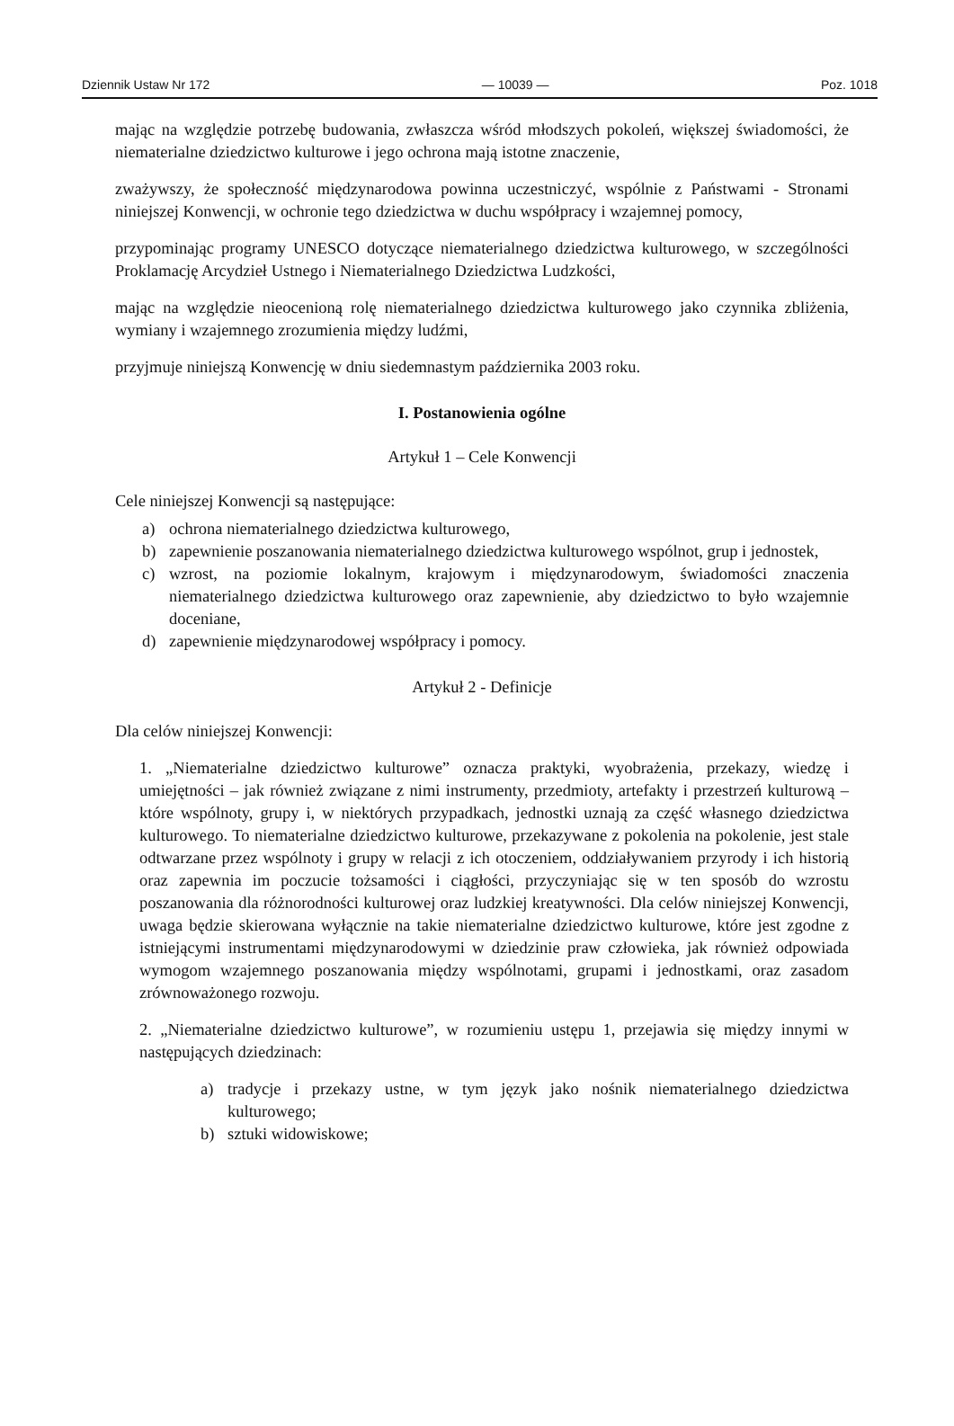Dziennik Ustaw Nr 172 — 10039 — Poz. 1018
mając na względzie potrzebę budowania, zwłaszcza wśród młodszych pokoleń, większej świadomości, że niematerialne dziedzictwo kulturowe i jego ochrona mają istotne znaczenie,
zważywszy, że społeczność międzynarodowa powinna uczestniczyć, wspólnie z Państwami - Stronami niniejszej Konwencji, w ochronie tego dziedzictwa w duchu współpracy i wzajemnej pomocy,
przypominając programy UNESCO dotyczące niematerialnego dziedzictwa kulturowego, w szczególności Proklamację Arcydzieł Ustnego i Niematerialnego Dziedzictwa Ludzkości,
mając na względzie nieocenioną rolę niematerialnego dziedzictwa kulturowego jako czynnika zbliżenia, wymiany i wzajemnego zrozumienia między ludźmi,
przyjmuje niniejszą Konwencję w dniu siedemnastym października 2003 roku.
I. Postanowienia ogólne
Artykuł 1 – Cele Konwencji
Cele niniejszej Konwencji są następujące:
a) ochrona niematerialnego dziedzictwa kulturowego,
b) zapewnienie poszanowania niematerialnego dziedzictwa kulturowego wspólnot, grup i jednostek,
c) wzrost, na poziomie lokalnym, krajowym i międzynarodowym, świadomości znaczenia niematerialnego dziedzictwa kulturowego oraz zapewnienie, aby dziedzictwo to było wzajemnie doceniane,
d) zapewnienie międzynarodowej współpracy i pomocy.
Artykuł 2 - Definicje
Dla celów niniejszej Konwencji:
1. „Niematerialne dziedzictwo kulturowe” oznacza praktyki, wyobrażenia, przekazy, wiedzę i umiejętności – jak również związane z nimi instrumenty, przedmioty, artefakty i przestrzeń kulturową – które wspólnoty, grupy i, w niektórych przypadkach, jednostki uznają za część własnego dziedzictwa kulturowego. To niematerialne dziedzictwo kulturowe, przekazywane z pokolenia na pokolenie, jest stale odtwarzane przez wspólnoty i grupy w relacji z ich otoczeniem, oddziaływaniem przyrody i ich historią oraz zapewnia im poczucie tożsamości i ciągłości, przyczyniając się w ten sposób do wzrostu poszanowania dla różnorodności kulturowej oraz ludzkiej kreatywności. Dla celów niniejszej Konwencji, uwaga będzie skierowana wyłącznie na takie niematerialne dziedzictwo kulturowe, które jest zgodne z istniejącymi instrumentami międzynarodowymi w dziedzinie praw człowieka, jak również odpowiada wymogom wzajemnego poszanowania między wspólnotami, grupami i jednostkami, oraz zasadom zrównoważonego rozwoju.
2. „Niematerialne dziedzictwo kulturowe”, w rozumieniu ustępu 1, przejawia się między innymi w następujących dziedzinach:
a) tradycje i przekazy ustne, w tym język jako nośnik niematerialnego dziedzictwa kulturowego;
b) sztuki widowiskowe;